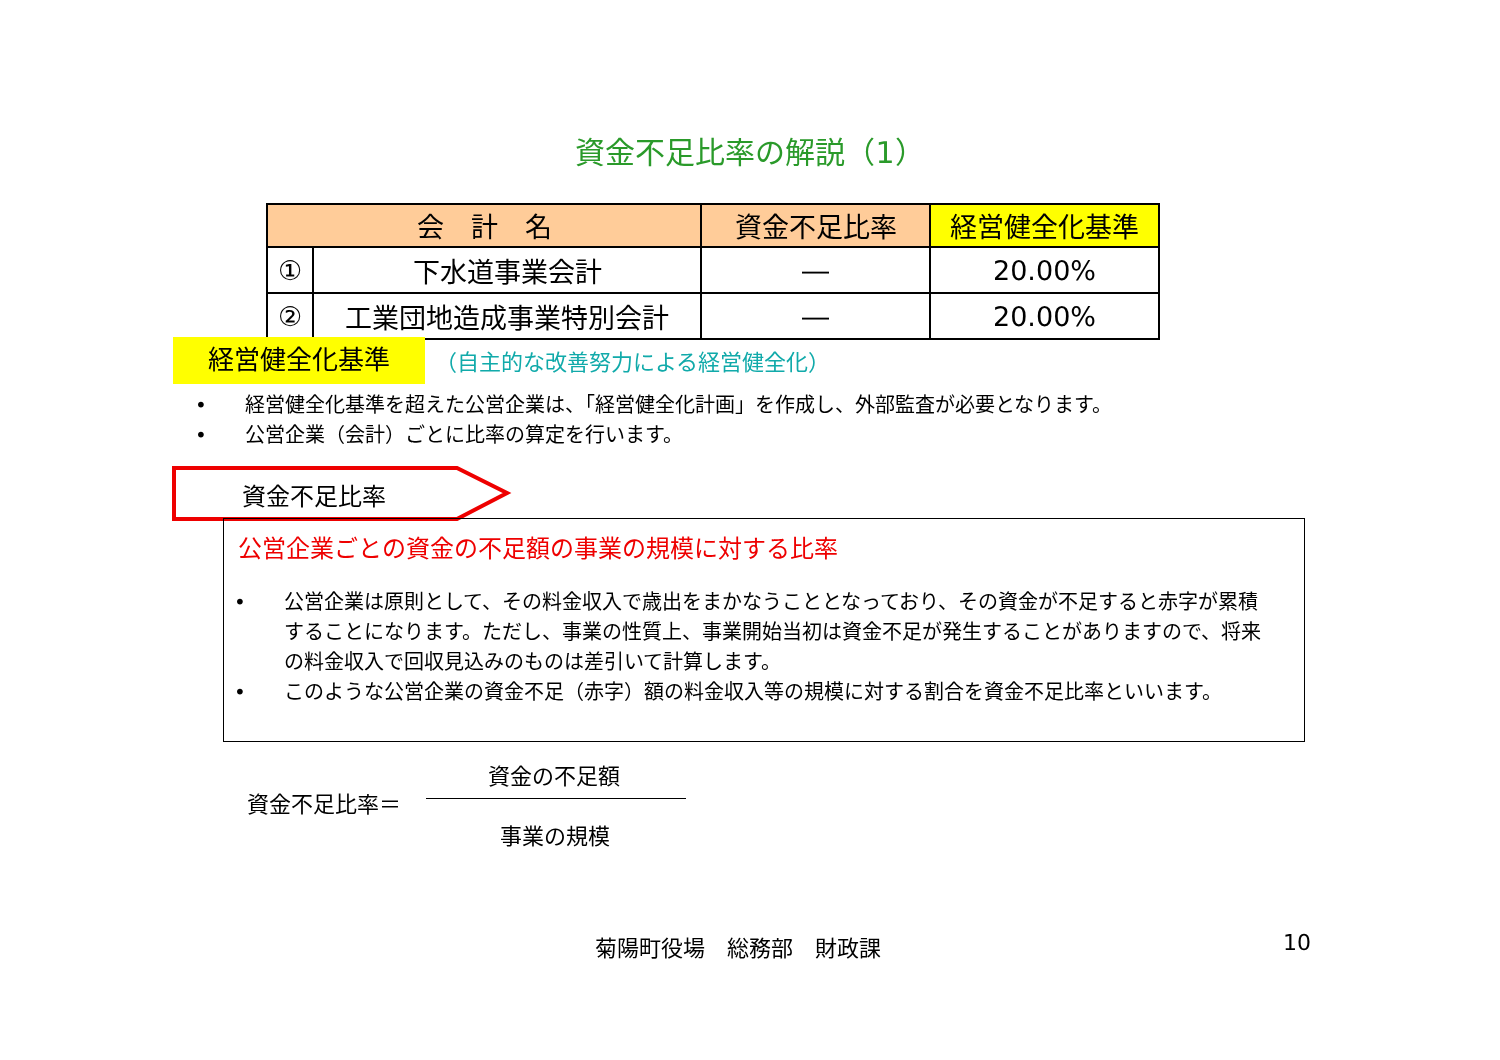資金不足比率の解説（1）
| 会 計 名 | | 資金不足比率 | 経営健全化基準 |
| --- | --- | --- | --- |
| ① | 下水道事業会計 | ― | 20.00% |
| ② | 工業団地造成事業特別会計 | ― | 20.00% |
経営健全化基準 （自主的な改善努力による経営健全化）
• 経営健全化基準を超えた公営企業は、「経営健全化計画」を作成し、外部監査が必要となります。
• 公営企業（会計）ごとに比率の算定を行います。
資金不足比率
公営企業ごとの資金の不足額の事業の規模に対する比率
• 公営企業は原則として、その料金収入で歳出をまかなうこととなっており、その資金が不足すると赤字が累積することになります。ただし、事業の性質上、事業開始当初は資金不足が発生することがありますので、将来の料金収入で回収見込みのものは差引いて計算します。
• このような公営企業の資金不足（赤字）額の料金収入等の規模に対する割合を資金不足比率といいます。
資金の不足額
資金不足比率＝
事業の規模
菊陽町役場　総務部　財政課 10